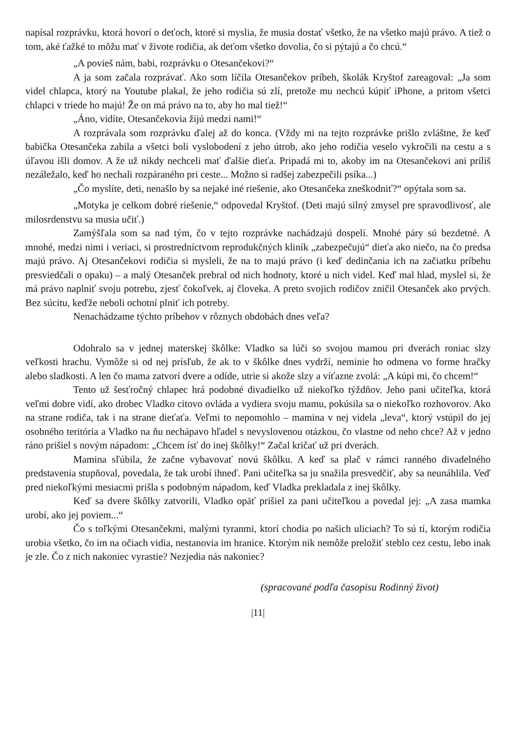napísal rozprávku, ktorá hovorí o deťoch, ktoré si myslia, že musia dostať všetko, že na všetko majú právo. A tiež o tom, aké ťažké to môžu mať v živote rodičia, ak deťom všetko dovolia, čo si pýtajú a čo chcú.“
„A povieš nám, babi, rozprávku o Otesančekovi?“
A ja som začala rozprávať. Ako som líčila Otesančekov príbeh, školák Kryštof zareagoval: „Ja som videl chlapca, ktorý na Youtube plakal, že jeho rodičia sú zlí, pretože mu nechcú kúpiť iPhone, a pritom všetci chlapci v triede ho majú! Že on má právo na to, aby ho mal tiež!“
„Áno, vidíte, Otesančekovia žijú medzi nami!“
A rozprávala som rozprávku ďalej až do konca. (Vždy mi na tejto rozprávke prišlo zvláštne, že keď babička Otesančeka zabila a všetci boli vyslobodení z jeho útrob, ako jeho rodičia veselo vykročili na cestu a s úľavou išli domov. A že už nikdy nechceli mať ďalšie dieťa. Pripadá mi to, akoby im na Otesančekovi ani príliš nezáležalo, keď ho nechali rozpáraného pri ceste... Možno si radšej zabezpečili psíka...)
„Čo myslíte, deti, nenašlo by sa nejaké iné riešenie, ako Otesančeka zneškodniť?“ opýtala som sa.
„Motyka je celkom dobré riešenie,“ odpovedal Kryštof. (Deti majú silný zmysel pre spravodlivosť, ale milosrdenstvu sa musia učiť.)
Zamýšľala som sa nad tým, čo v tejto rozprávke nachádzajú dospelí. Mnohé páry sú bezdetné. A mnohé, medzi nimi i veriaci, si prostredníctvom reprodukčných kliník „zabezpečujú“ dieťa ako niečo, na čo predsa majú právo. Aj Otesančekovi rodičia si mysleli, že na to majú právo (i keď dedinčania ich na začiatku príbehu presviedčali o opaku) – a malý Otesanček prebral od nich hodnoty, ktoré u nich videl. Keď mal hlad, myslel si, že má právo naplniť svoju potrebu, zjesť čokoľvek, aj človeka. A preto svojich rodičov zničil Otesanček ako prvých. Bez súcitu, keďže neboli ochotní plniť ich potreby.
Nenachádzame týchto príbehov v rôznych obdobách dnes veľa?
Odohralo sa v jednej materskej škôlke: Vladko sa lúči so svojou mamou pri dverách roniac slzy veľkosti hrachu. Vymôže si od nej prísľub, že ak to v škôlke dnes vydrží, neminie ho odmena vo forme hračky alebo sladkosti. A len čo mama zatvorí dvere a odíde, utrie si akože slzy a víťazne zvolá: „A kúpi mi, čo chcem!“
Tento už šesťročný chlapec hrá podobné divadielko už niekoľko týždňov. Jeho pani učiteľka, ktorá veľmi dobre vidí, ako drobec Vladko citovo ovláda a vydiera svoju mamu, pokúsila sa o niekoľko rozhovorov. Ako na strane rodiča, tak i na strane dieťaťa. Veľmi to nepomohlo – mamina v nej videla „leva“, ktorý vstúpil do jej osobného teritória a Vladko na ňu nechápavo hľadel s nevyslovenou otázkou, čo vlastne od neho chce? Až v jedno ráno prišiel s novým nápadom: „Chcem ísť do inej škôlky!“ Začal kričať už pri dverách.
Mamina sľúbila, že začne vybavovať novú škôlku. A keď sa plač v rámci ranného divadelného predstavenia stupňoval, povedala, že tak urobí ihneď. Pani učiteľka sa ju snažila presvedčiť, aby sa neunáhlila. Veď pred niekoľkými mesiacmi prišla s podobným nápadom, keď Vladka prekladala z inej škôlky.
Keď sa dvere škôlky zatvorili, Vladko opäť prišiel za pani učiteľkou a povedal jej: „A zasa mamka urobí, ako jej poviem...“
Čo s toľkými Otesančekmi, malými tyranmi, ktorí chodia po našich uliciach? To sú tí, ktorým rodičia urobia všetko, čo im na očiach vidia, nestanovia im hranice. Ktorým nik nemôže preložiť steblo cez cestu, lebo inak je zle. Čo z nich nakoniec vyrastie? Nezjedia nás nakoniec?
(spracované podľa časopisu Rodinný život)
|11|